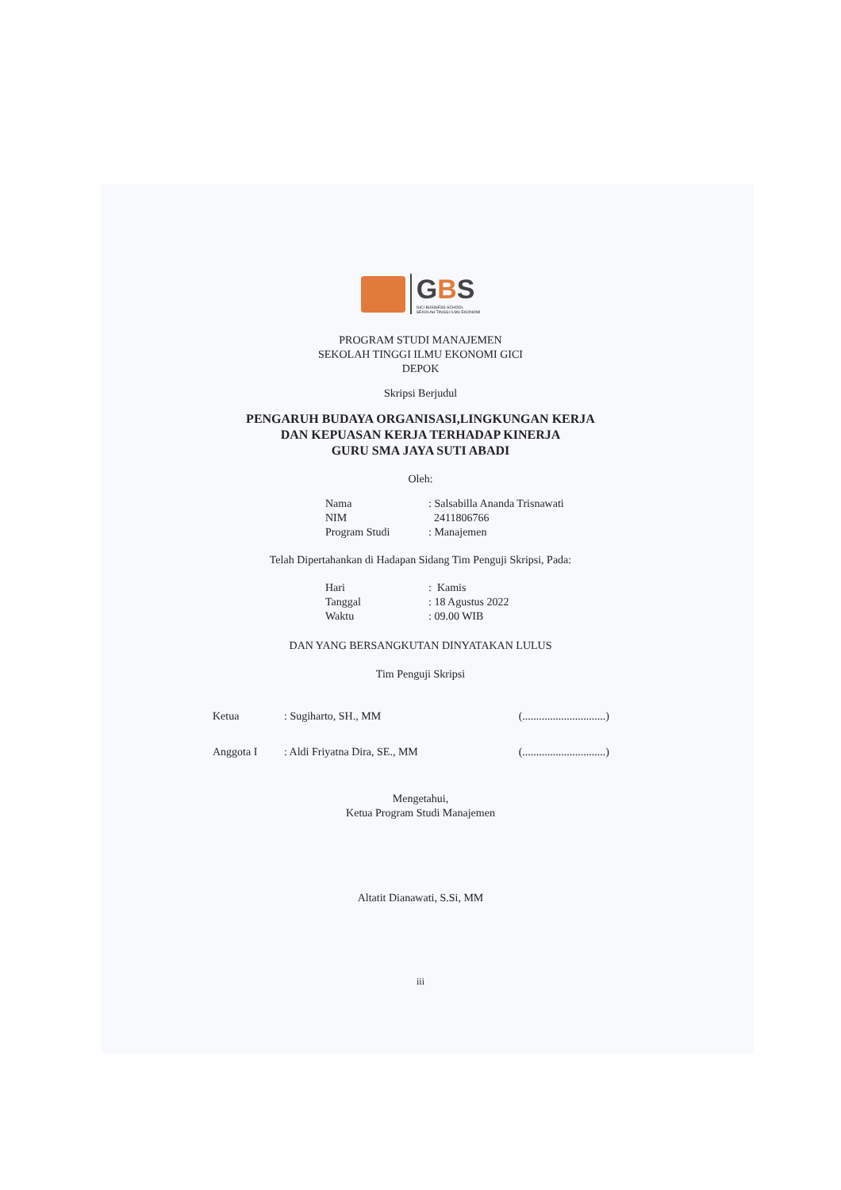GBS
GICI BUSINESS SCHOOL
SEKOLAH TINGGI ILMU EKONOMI
PROGRAM STUDI MANAJEMEN
SEKOLAH TINGGI ILMU EKONOMI GICI
DEPOK
Skripsi Berjudul
PENGARUH BUDAYA ORGANISASI,LINGKUNGAN KERJA
DAN KEPUASAN KERJA TERHADAP KINERJA
GURU SMA JAYA SUTI ABADI
Oleh:
| Nama | : Salsabilla Ananda Trisnawati |
| NIM | 2411806766 |
| Program Studi | : Manajemen |
Telah Dipertahankan di Hadapan Sidang Tim Penguji Skripsi, Pada:
| Hari | : Kamis |
| Tanggal | : 18 Agustus 2022 |
| Waktu | : 09.00 WIB |
DAN YANG BERSANGKUTAN DINYATAKAN LULUS
Tim Penguji Skripsi
| Ketua | : Sugiharto, SH., MM | (..............................) |
| Anggota I | : Aldi Friyatna Dira, SE., MM | (..............................) |
Mengetahui,
Ketua Program Studi Manajemen
Altatit Dianawati, S.Si, MM
iii